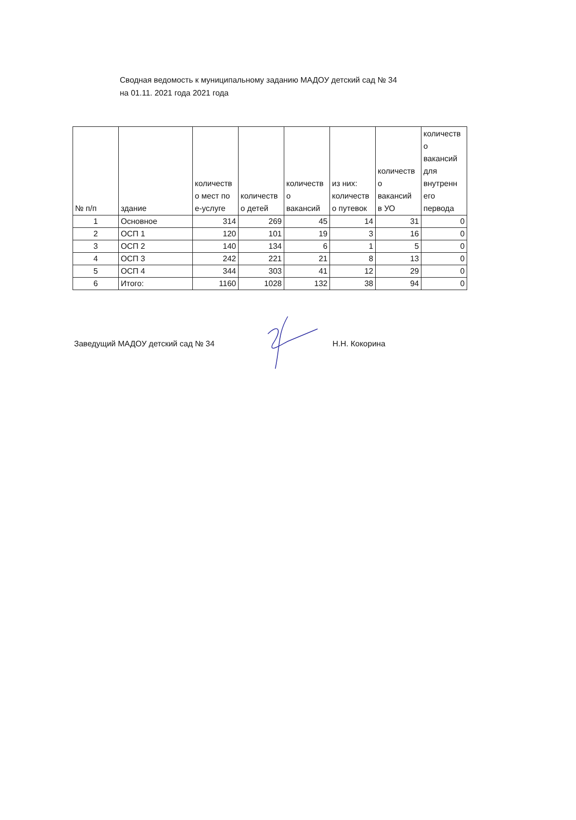Сводная ведомость к муниципальному заданию МАДОУ детский сад № 34
на 01.11. 2021 года 2021 года
| № п/п | здание | количеств о мест по е-услуге | количеств о детей | количеств о вакансий | из них: количеств о путевок | количеств о вакансий в УО | количеств о вакансий для внутренн его первода |
| --- | --- | --- | --- | --- | --- | --- | --- |
| 1 | Основное | 314 | 269 | 45 | 14 | 31 | 0 |
| 2 | ОСП 1 | 120 | 101 | 19 | 3 | 16 | 0 |
| 3 | ОСП 2 | 140 | 134 | 6 | 1 | 5 | 0 |
| 4 | ОСП 3 | 242 | 221 | 21 | 8 | 13 | 0 |
| 5 | ОСП 4 | 344 | 303 | 41 | 12 | 29 | 0 |
| 6 | Итого: | 1160 | 1028 | 132 | 38 | 94 | 0 |
Заведущий МАДОУ детский сад № 34 Н.Н. Кокорина